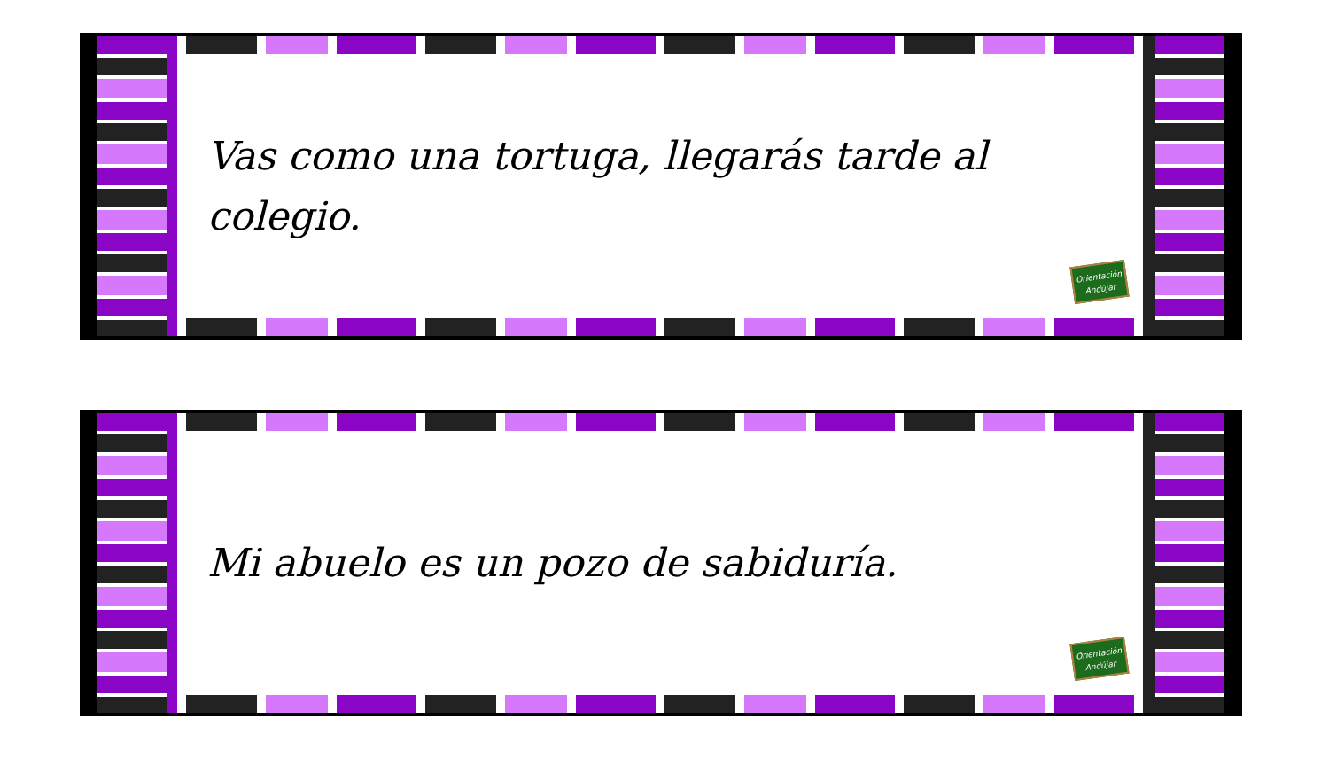Vas como una tortuga, llegarás tarde al colegio.
Orientación Andújar
Mi abuelo es un pozo de sabiduría.
Orientación Andújar